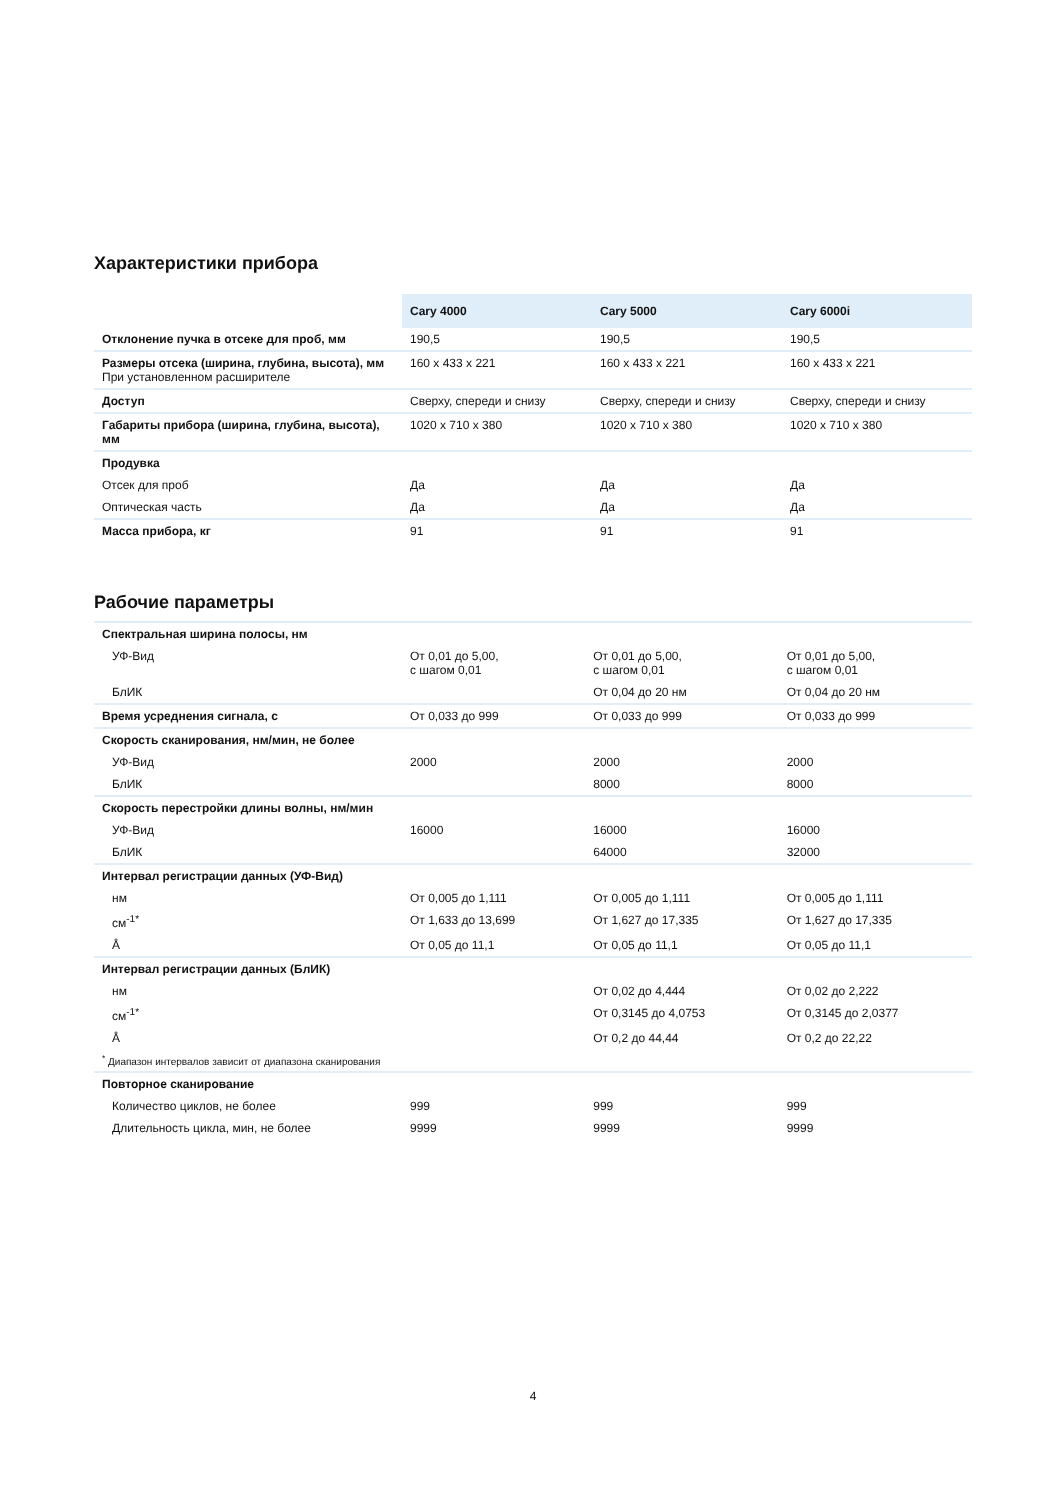Характеристики прибора
| | Cary 4000 | Cary 5000 | Cary 6000i |
| Отклонение пучка в отсеке для проб, мм | 190,5 | 190,5 | 190,5 |
| Размеры отсека (ширина, глубина, высота), мм При установленном расширителе | 160 x 433 x 221 | 160 x 433 x 221 | 160 x 433 x 221 |
| Доступ | Сверху, спереди и снизу | Сверху, спереди и снизу | Сверху, спереди и снизу |
| Габариты прибора (ширина, глубина, высота), мм | 1020 x 710 x 380 | 1020 x 710 x 380 | 1020 x 710 x 380 |
| Продувка | | | |
| Отсек для проб | Да | Да | Да |
| Оптическая часть | Да | Да | Да |
| Масса прибора, кг | 91 | 91 | 91 |
Рабочие параметры
| Спектральная ширина полосы, нм | | | |
| УФ-Вид | От 0,01 до 5,00, с шагом 0,01 | От 0,01 до 5,00, с шагом 0,01 | От 0,01 до 5,00, с шагом 0,01 |
| БлИК | | От 0,04 до 20 нм | От 0,04 до 20 нм |
| Время усреднения сигнала, с | От 0,033 до 999 | От 0,033 до 999 | От 0,033 до 999 |
| Скорость сканирования, нм/мин, не более | | | |
| УФ-Вид | 2000 | 2000 | 2000 |
| БлИК | | 8000 | 8000 |
| Скорость перестройки длины волны, нм/мин | | | |
| УФ-Вид | 16000 | 16000 | 16000 |
| БлИК | | 64000 | 32000 |
| Интервал регистрации данных (УФ-Вид) | | | |
| нм | От 0,005 до 1,111 | От 0,005 до 1,111 | От 0,005 до 1,111 |
| см<sup>-1*</sup> | От 1,633 до 13,699 | От 1,627 до 17,335 | От 1,627 до 17,335 |
| Å | От 0,05 до 11,1 | От 0,05 до 11,1 | От 0,05 до 11,1 |
| Интервал регистрации данных (БлИК) | | | |
| нм | | От 0,02 до 4,444 | От 0,02 до 2,222 |
| см<sup>-1*</sup> | | От 0,3145 до 4,0753 | От 0,3145 до 2,0377 |
| Å | | От 0,2 до 44,44 | От 0,2 до 22,22 |
| <sup>*</sup> Диапазон интервалов зависит от диапазона сканирования | | | |
| Повторное сканирование | | | |
| Количество циклов, не более | 999 | 999 | 999 |
| Длительность цикла, мин, не более | 9999 | 9999 | 9999 |
4